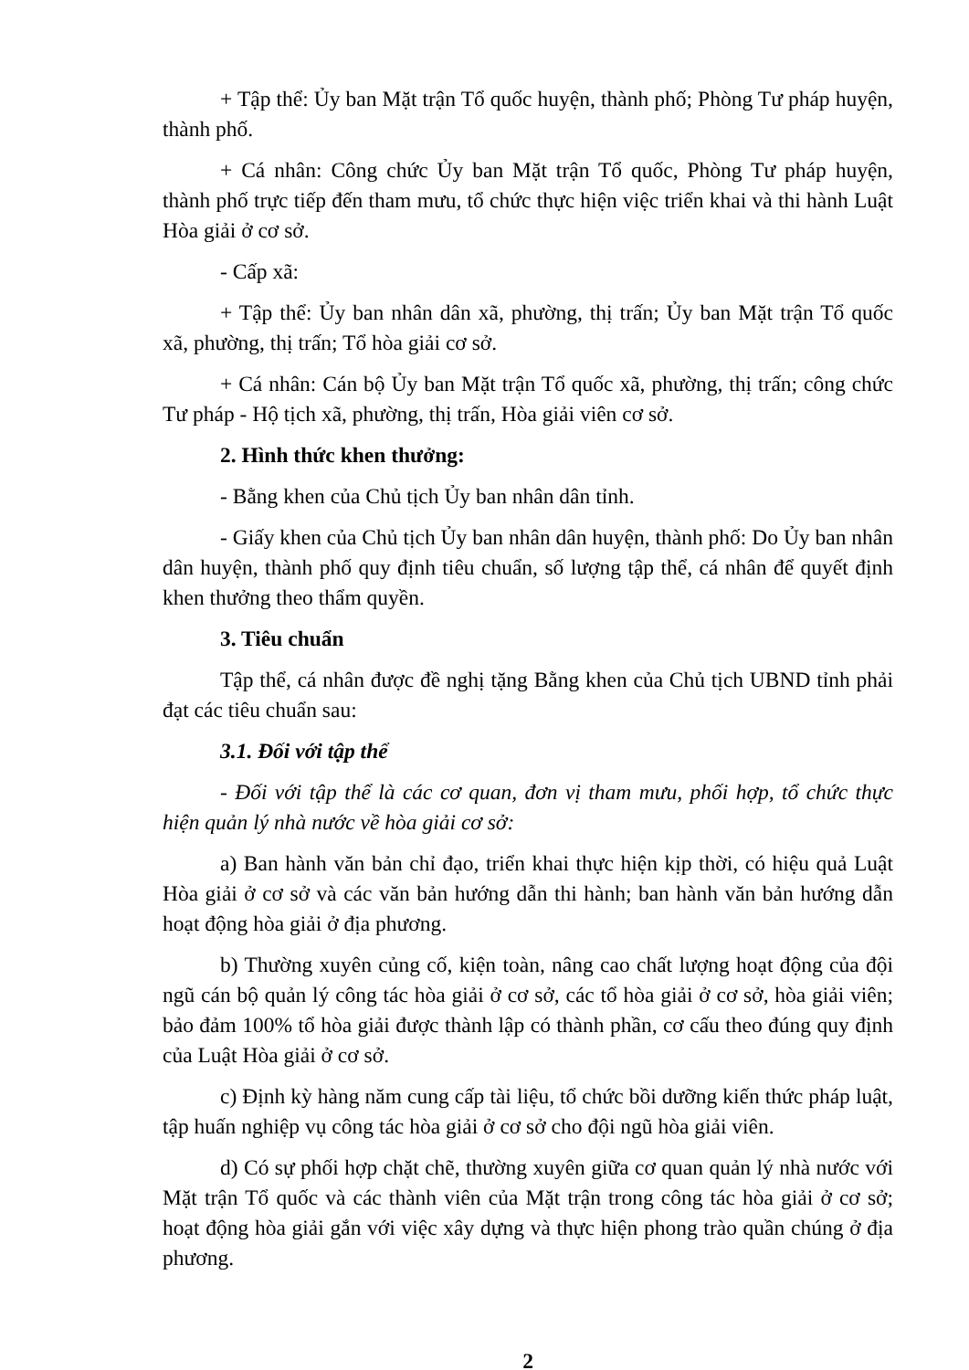+ Tập thể: Ủy ban Mặt trận Tổ quốc huyện, thành phố; Phòng Tư pháp huyện, thành phố.
+ Cá nhân: Công chức Ủy ban Mặt trận Tổ quốc, Phòng Tư pháp huyện, thành phố trực tiếp đến tham mưu, tổ chức thực hiện việc triển khai và thi hành Luật Hòa giải ở cơ sở.
- Cấp xã:
+ Tập thể: Ủy ban nhân dân xã, phường, thị trấn; Ủy ban Mặt trận Tổ quốc xã, phường, thị trấn; Tổ hòa giải cơ sở.
+ Cá nhân: Cán bộ Ủy ban Mặt trận Tổ quốc xã, phường, thị trấn; công chức Tư pháp - Hộ tịch xã, phường, thị trấn, Hòa giải viên cơ sở.
2. Hình thức khen thưởng:
- Bằng khen của Chủ tịch Ủy ban nhân dân tỉnh.
- Giấy khen của Chủ tịch Ủy ban nhân dân huyện, thành phố: Do Ủy ban nhân dân huyện, thành phố quy định tiêu chuẩn, số lượng tập thể, cá nhân để quyết định khen thưởng theo thẩm quyền.
3. Tiêu chuẩn
Tập thể, cá nhân được đề nghị tặng Bằng khen của Chủ tịch UBND tỉnh phải đạt các tiêu chuẩn sau:
3.1. Đối với tập thể
- Đối với tập thể là các cơ quan, đơn vị tham mưu, phối hợp, tổ chức thực hiện quản lý nhà nước về hòa giải cơ sở:
a) Ban hành văn bản chỉ đạo, triển khai thực hiện kịp thời, có hiệu quả Luật Hòa giải ở cơ sở và các văn bản hướng dẫn thi hành; ban hành văn bản hướng dẫn hoạt động hòa giải ở địa phương.
b) Thường xuyên củng cố, kiện toàn, nâng cao chất lượng hoạt động của đội ngũ cán bộ quản lý công tác hòa giải ở cơ sở, các tổ hòa giải ở cơ sở, hòa giải viên; bảo đảm 100% tổ hòa giải được thành lập có thành phần, cơ cấu theo đúng quy định của Luật Hòa giải ở cơ sở.
c) Định kỳ hàng năm cung cấp tài liệu, tổ chức bồi dưỡng kiến thức pháp luật, tập huấn nghiệp vụ công tác hòa giải ở cơ sở cho đội ngũ hòa giải viên.
d) Có sự phối hợp chặt chẽ, thường xuyên giữa cơ quan quản lý nhà nước với Mặt trận Tổ quốc và các thành viên của Mặt trận trong công tác hòa giải ở cơ sở; hoạt động hòa giải gắn với việc xây dựng và thực hiện phong trào quần chúng ở địa phương.
2